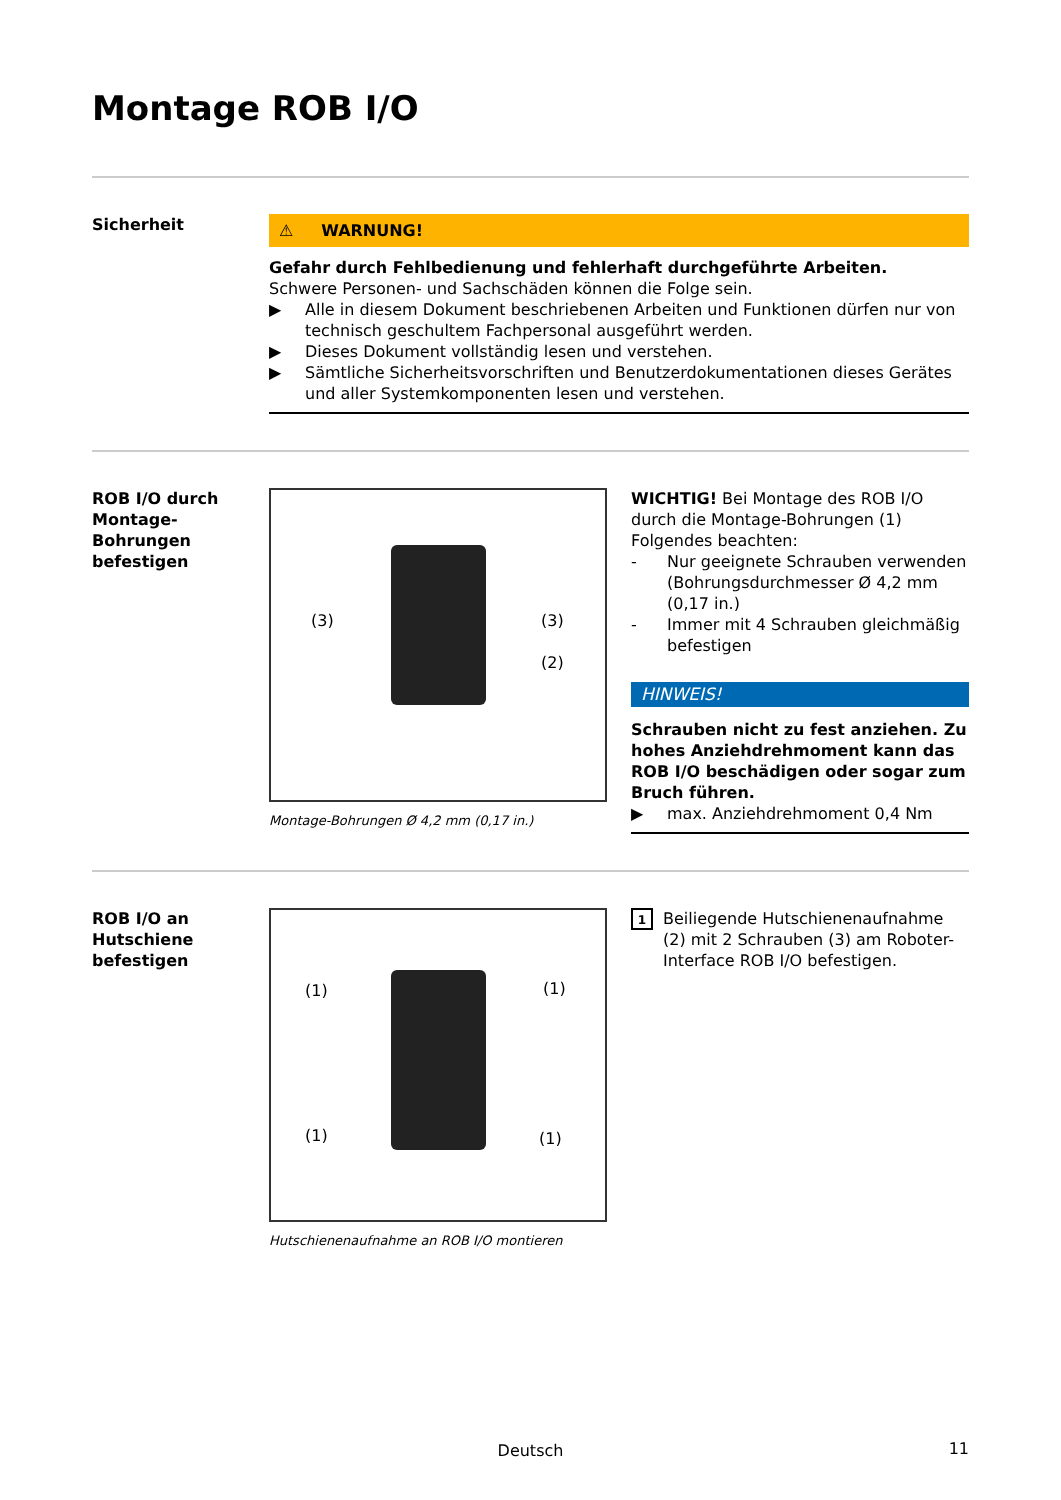Montage ROB I/O
Sicherheit
⚠ WARNUNG!
Gefahr durch Fehlbedienung und fehlerhaft durchgeführte Arbeiten.
Schwere Personen- und Sachschäden können die Folge sein.
▶ Alle in diesem Dokument beschriebenen Arbeiten und Funktionen dürfen nur von technisch geschultem Fachpersonal ausgeführt werden.
▶ Dieses Dokument vollständig lesen und verstehen.
▶ Sämtliche Sicherheitsvorschriften und Benutzerdokumentationen dieses Gerätes und aller Systemkomponenten lesen und verstehen.
ROB I/O durch Montage-Bohrungen befestigen
(3) (3)
(2)
Montage-Bohrungen Ø 4,2 mm (0,17 in.)
WICHTIG! Bei Montage des ROB I/O durch die Montage-Bohrungen (1) Folgendes beachten:
- Nur geeignete Schrauben verwenden (Bohrungsdurchmesser Ø 4,2 mm (0,17 in.)
- Immer mit 4 Schrauben gleichmäßig befestigen
HINWEIS!
Schrauben nicht zu fest anziehen. Zu hohes Anziehdrehmoment kann das ROB I/O beschädigen oder sogar zum Bruch führen.
▶ max. Anziehdrehmoment 0,4 Nm
ROB I/O an Hutschiene befestigen
(1) (1)
(1) (1)
Hutschienenaufnahme an ROB I/O montieren
1 Beiliegende Hutschienenaufnahme (2) mit 2 Schrauben (3) am Roboter-Interface ROB I/O befestigen.
Deutsch 11